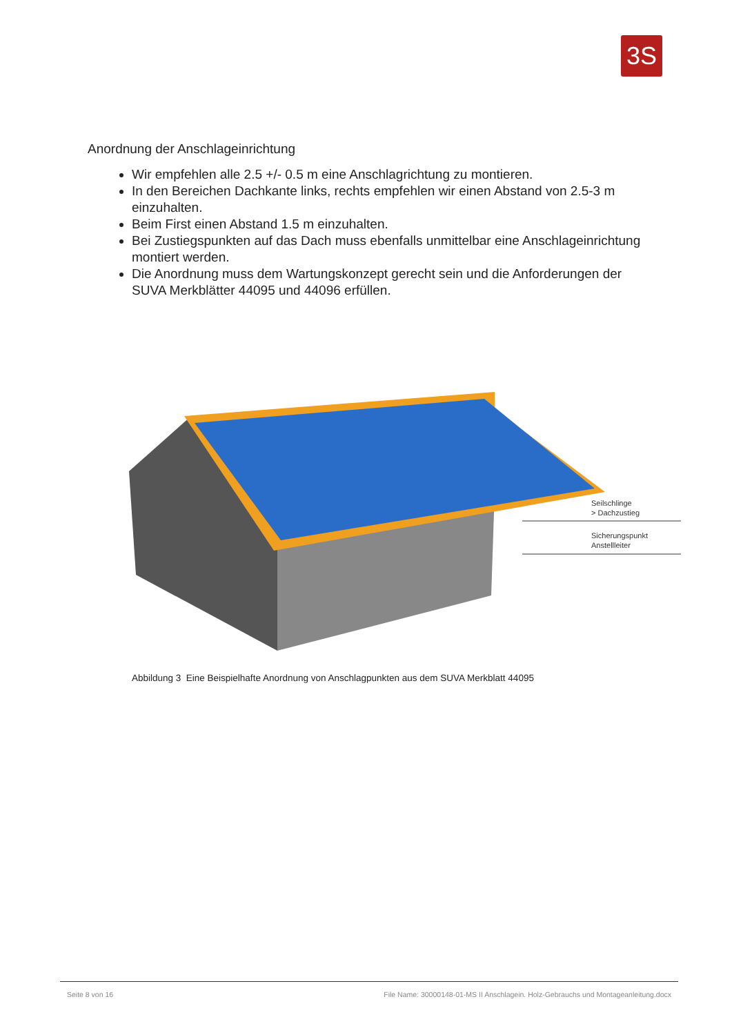3S
Anordnung der Anschlageinrichtung
Wir empfehlen alle 2.5 +/- 0.5 m eine Anschlagrichtung zu montieren.
In den Bereichen Dachkante links, rechts empfehlen wir einen Abstand von 2.5-3 m einzuhalten.
Beim First einen Abstand 1.5 m einzuhalten.
Bei Zustiegspunkten auf das Dach muss ebenfalls unmittelbar eine Anschlageinrichtung montiert werden.
Die Anordnung muss dem Wartungskonzept gerecht sein und die Anforderungen der SUVA Merkblätter 44095 und 44096 erfüllen.
Seilschlinge
> Dachzustieg
Sicherungspunkt
Anstellleiter
Abbildung 3 Eine Beispielhafte Anordnung von Anschlagpunkten aus dem SUVA Merkblatt 44095
Seite 8 von 16 File Name: 30000148-01-MS II Anschlagein. Holz-Gebrauchs und Montageanleitung.docx